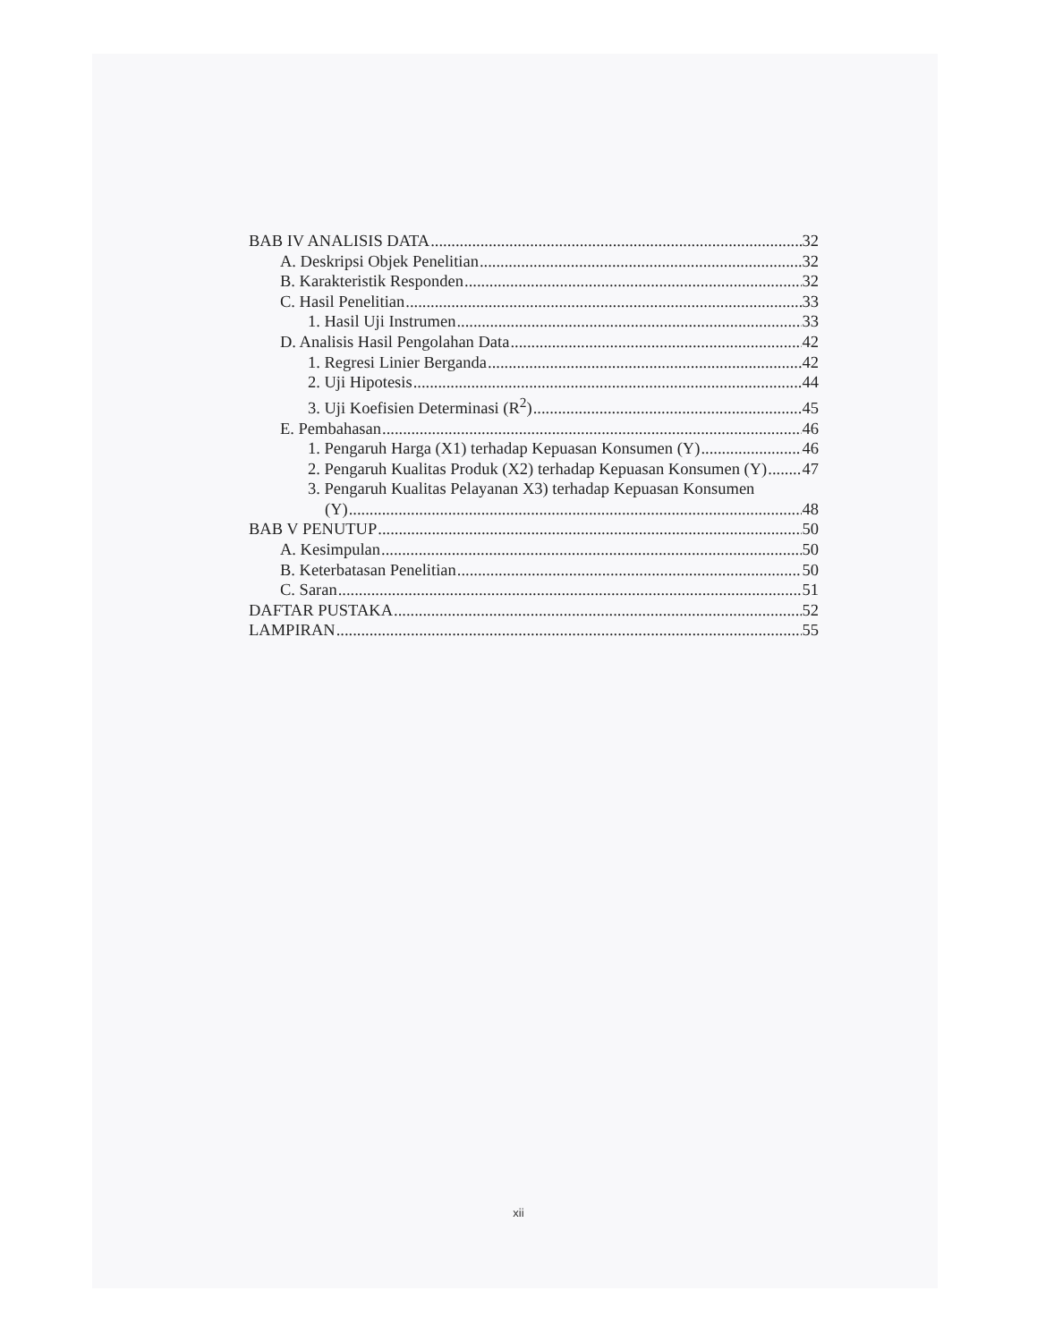BAB IV ANALISIS DATA 32
A. Deskripsi Objek Penelitian 32
B. Karakteristik Responden 32
C. Hasil Penelitian 33
1. Hasil Uji Instrumen 33
D. Analisis Hasil Pengolahan Data 42
1. Regresi Linier Berganda 42
2. Uji Hipotesis 44
3. Uji Koefisien Determinasi (R<sup>2</sup>) 45
E. Pembahasan 46
1. Pengaruh Harga (X1) terhadap Kepuasan Konsumen (Y) 46
2. Pengaruh Kualitas Produk (X2) terhadap Kepuasan Konsumen (Y) 47
3. Pengaruh Kualitas Pelayanan X3) terhadap Kepuasan Konsumen
(Y) 48
BAB V PENUTUP 50
A. Kesimpulan 50
B. Keterbatasan Penelitian 50
C. Saran 51
DAFTAR PUSTAKA 52
LAMPIRAN 55
xii